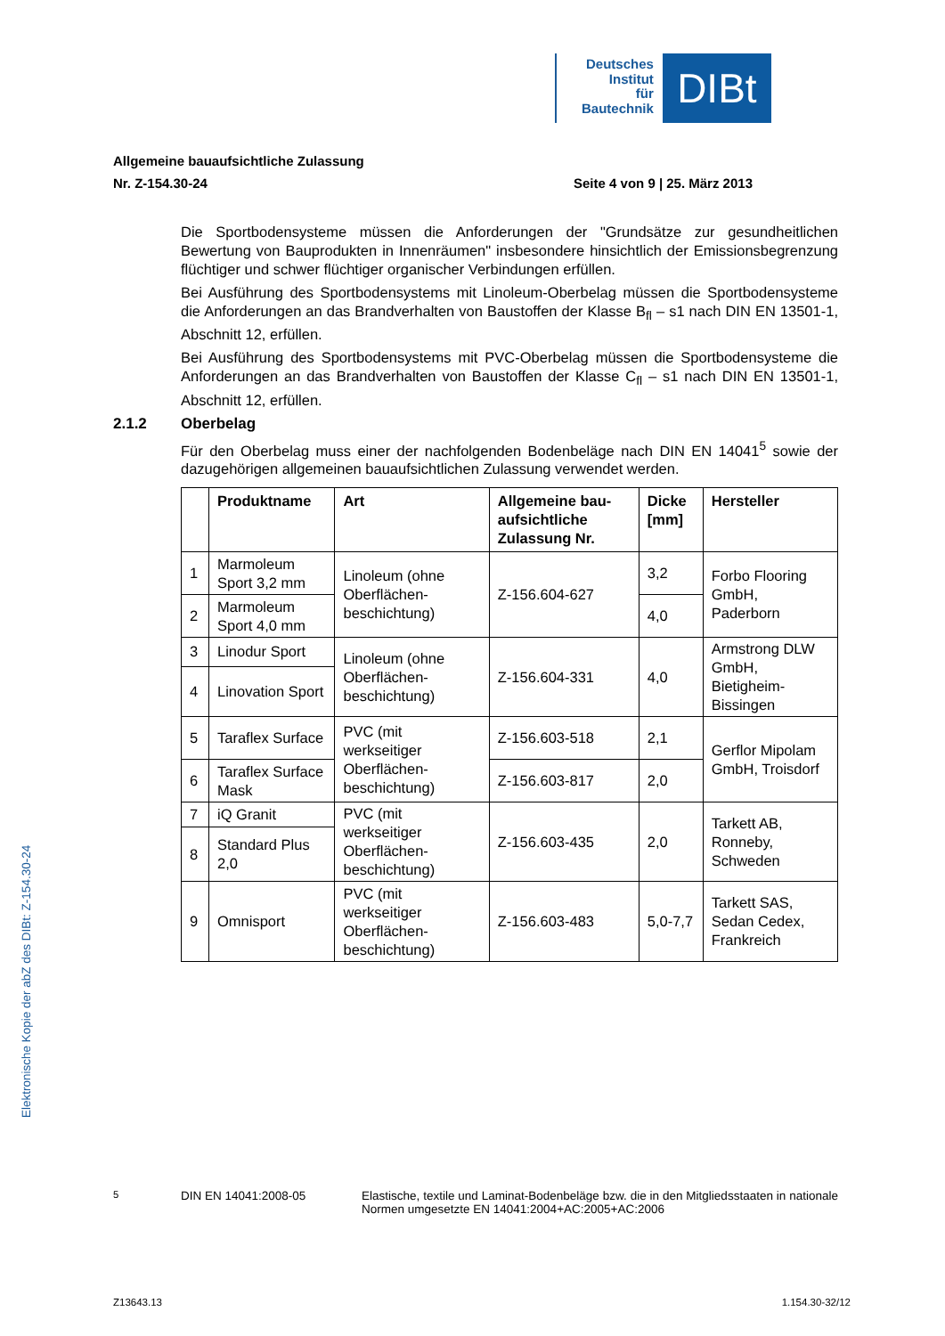Deutsches
Institut
für
Bautechnik
DIBt
Allgemeine bauaufsichtliche Zulassung
Nr. Z-154.30-24 Seite 4 von 9 | 25. März 2013
Die Sportbodensysteme müssen die Anforderungen der "Grundsätze zur gesundheitlichen Bewertung von Bauprodukten in Innenräumen" insbesondere hinsichtlich der Emissionsbegrenzung flüchtiger und schwer flüchtiger organischer Verbindungen erfüllen.
Bei Ausführung des Sportbodensystems mit Linoleum-Oberbelag müssen die Sportbodensysteme die Anforderungen an das Brandverhalten von Baustoffen der Klasse B<sub>fl</sub> – s1 nach DIN EN 13501-1, Abschnitt 12, erfüllen.
Bei Ausführung des Sportbodensystems mit PVC-Oberbelag müssen die Sportbodensysteme die Anforderungen an das Brandverhalten von Baustoffen der Klasse C<sub>fl</sub> – s1 nach DIN EN 13501-1, Abschnitt 12, erfüllen.
2.1.2 Oberbelag
Für den Oberbelag muss einer der nachfolgenden Bodenbeläge nach DIN EN 14041<sup>5</sup> sowie der dazugehörigen allgemeinen bauaufsichtlichen Zulassung verwendet werden.
| | Produktname | Art | Allgemeine bau-aufsichtliche Zulassung Nr. | Dicke [mm] | Hersteller |
| --- | --- | --- | --- | --- | --- |
| 1 | Marmoleum Sport 3,2 mm | Linoleum (ohne Oberflächen-beschichtung) | Z-156.604-627 | 3,2 | Forbo Flooring GmbH, Paderborn |
| 2 | Marmoleum Sport 4,0 mm | | | 4,0 | |
| 3 | Linodur Sport | Linoleum (ohne Oberflächen-beschichtung) | Z-156.604-331 | 4,0 | Armstrong DLW GmbH, Bietigheim-Bissingen |
| 4 | Linovation Sport | | | | |
| 5 | Taraflex Surface | PVC (mit werkseitiger Oberflächen-beschichtung) | Z-156.603-518 | 2,1 | Gerflor Mipolam GmbH, Troisdorf |
| 6 | Taraflex Surface Mask | | Z-156.603-817 | 2,0 | |
| 7 | iQ Granit | PVC (mit werkseitiger Oberflächen-beschichtung) | Z-156.603-435 | 2,0 | Tarkett AB, Ronneby, Schweden |
| 8 | Standard Plus 2,0 | | | | |
| 9 | Omnisport | PVC (mit werkseitiger Oberflächen-beschichtung) | Z-156.603-483 | 5,0-7,7 | Tarkett SAS, Sedan Cedex, Frankreich |
<sup>5</sup> DIN EN 14041:2008-05 Elastische, textile und Laminat-Bodenbeläge bzw. die in den Mitgliedsstaaten in nationale Normen umgesetzte EN 14041:2004+AC:2005+AC:2006
Elektronische Kopie der abZ des DIBt: Z-154.30-24
Z13643.13 1.154.30-32/12